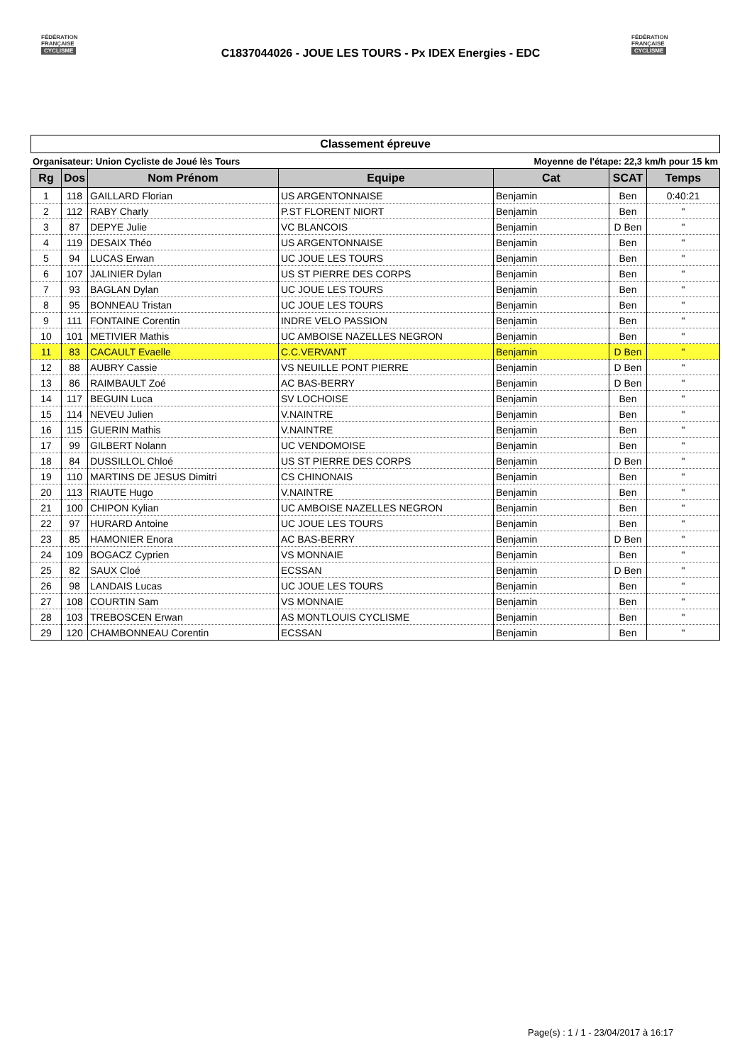FÉDÉRATION
FRANÇAISE
CYCLISME
C1837044026 - JOUE LES TOURS - Px IDEX Energies - EDC
FÉDÉRATION
FRANÇAISE
CYCLISME
Classement épreuve
Organisateur: Union Cycliste de Joué lès Tours Moyenne de l'étape: 22,3 km/h pour 15 km
| Rg | Dos | Nom Prénom | Equipe | Cat | SCAT | Temps |
| --- | --- | --- | --- | --- | --- | --- |
| 1 | 118 | GAILLARD Florian | US ARGENTONNAISE | Benjamin | Ben | 0:40:21 |
| 2 | 112 | RABY Charly | P.ST FLORENT NIORT | Benjamin | Ben | " |
| 3 | 87 | DEPYE Julie | VC BLANCOIS | Benjamin | D Ben | " |
| 4 | 119 | DESAIX Théo | US ARGENTONNAISE | Benjamin | Ben | " |
| 5 | 94 | LUCAS Erwan | UC JOUE LES TOURS | Benjamin | Ben | " |
| 6 | 107 | JALINIER Dylan | US ST PIERRE DES CORPS | Benjamin | Ben | " |
| 7 | 93 | BAGLAN Dylan | UC JOUE LES TOURS | Benjamin | Ben | " |
| 8 | 95 | BONNEAU Tristan | UC JOUE LES TOURS | Benjamin | Ben | " |
| 9 | 111 | FONTAINE Corentin | INDRE VELO PASSION | Benjamin | Ben | " |
| 10 | 101 | METIVIER Mathis | UC AMBOISE NAZELLES NEGRON | Benjamin | Ben | " |
| 11 | 83 | CACAULT Evaelle | C.C.VERVANT | Benjamin | D Ben | " |
| 12 | 88 | AUBRY Cassie | VS NEUILLE PONT PIERRE | Benjamin | D Ben | " |
| 13 | 86 | RAIMBAULT Zoé | AC BAS-BERRY | Benjamin | D Ben | " |
| 14 | 117 | BEGUIN Luca | SV LOCHOISE | Benjamin | Ben | " |
| 15 | 114 | NEVEU Julien | V.NAINTRE | Benjamin | Ben | " |
| 16 | 115 | GUERIN Mathis | V.NAINTRE | Benjamin | Ben | " |
| 17 | 99 | GILBERT Nolann | UC VENDOMOISE | Benjamin | Ben | " |
| 18 | 84 | DUSSILLOL Chloé | US ST PIERRE DES CORPS | Benjamin | D Ben | " |
| 19 | 110 | MARTINS DE JESUS Dimitri | CS CHINONAIS | Benjamin | Ben | " |
| 20 | 113 | RIAUTE Hugo | V.NAINTRE | Benjamin | Ben | " |
| 21 | 100 | CHIPON Kylian | UC AMBOISE NAZELLES NEGRON | Benjamin | Ben | " |
| 22 | 97 | HURARD Antoine | UC JOUE LES TOURS | Benjamin | Ben | " |
| 23 | 85 | HAMONIER Enora | AC BAS-BERRY | Benjamin | D Ben | " |
| 24 | 109 | BOGACZ Cyprien | VS MONNAIE | Benjamin | Ben | " |
| 25 | 82 | SAUX Cloé | ECSSAN | Benjamin | D Ben | " |
| 26 | 98 | LANDAIS Lucas | UC JOUE LES TOURS | Benjamin | Ben | " |
| 27 | 108 | COURTIN Sam | VS MONNAIE | Benjamin | Ben | " |
| 28 | 103 | TREBOSCEN Erwan | AS MONTLOUIS CYCLISME | Benjamin | Ben | " |
| 29 | 120 | CHAMBONNEAU Corentin | ECSSAN | Benjamin | Ben | " |
Page(s) : 1 / 1 - 23/04/2017 à 16:17